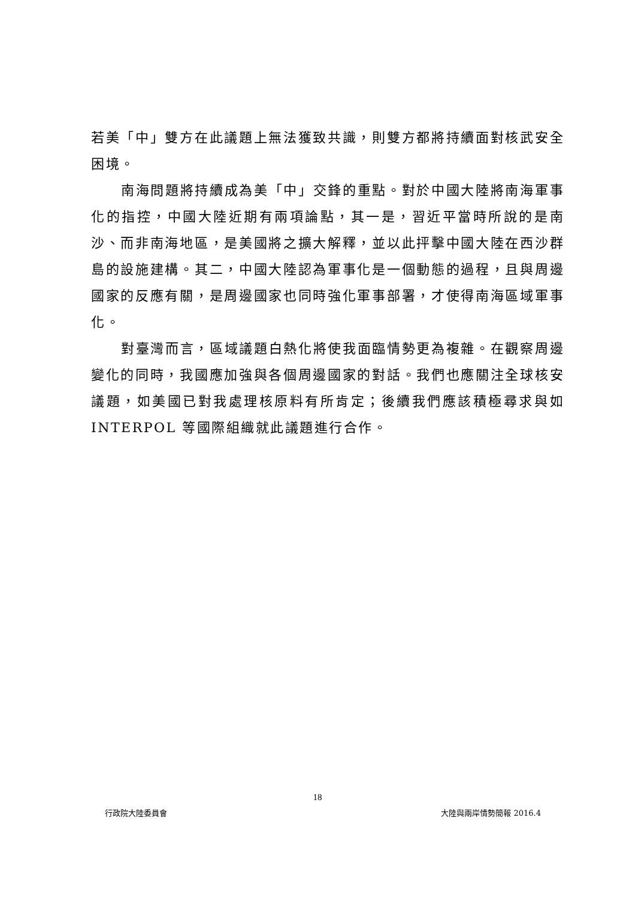若美「中」雙方在此議題上無法獲致共識，則雙方都將持續面對核武安全困境。
南海問題將持續成為美「中」交鋒的重點。對於中國大陸將南海軍事化的指控，中國大陸近期有兩項論點，其一是，習近平當時所說的是南沙、而非南海地區，是美國將之擴大解釋，並以此抨擊中國大陸在西沙群島的設施建構。其二，中國大陸認為軍事化是一個動態的過程，且與周邊國家的反應有關，是周邊國家也同時強化軍事部署，才使得南海區域軍事化。
對臺灣而言，區域議題白熱化將使我面臨情勢更為複雜。在觀察周邊變化的同時，我國應加強與各個周邊國家的對話。我們也應關注全球核安議題，如美國已對我處理核原料有所肯定；後續我們應該積極尋求與如 INTERPOL 等國際組織就此議題進行合作。
18
行政院大陸委員會 大陸與兩岸情勢簡報 2016.4